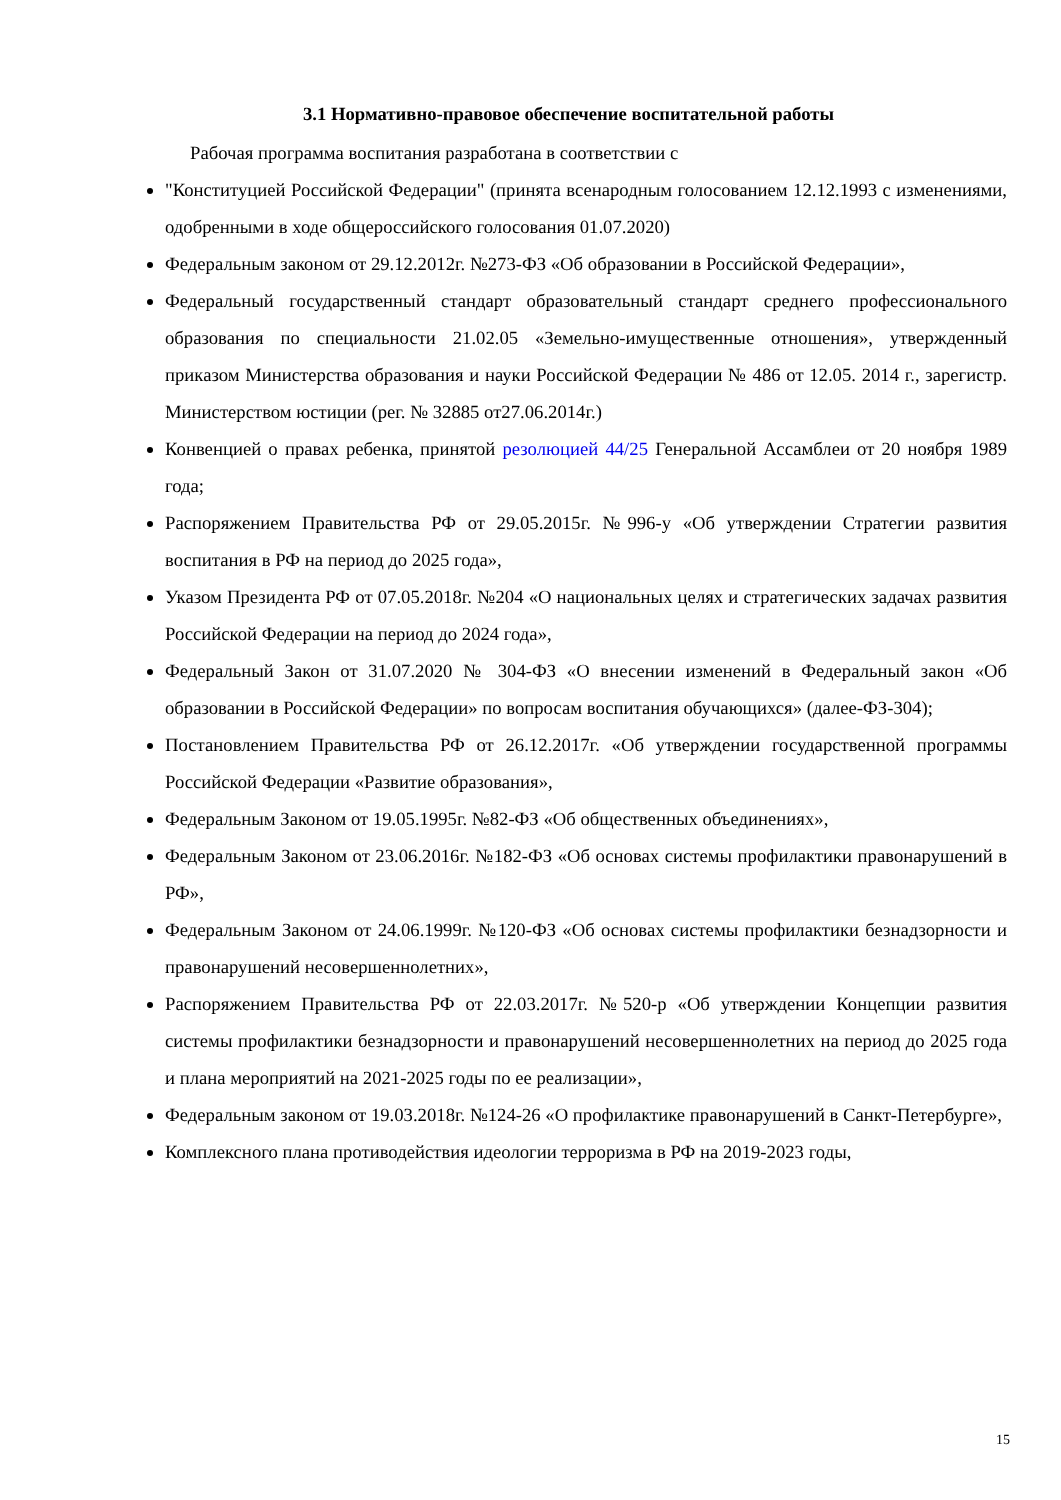3.1 Нормативно-правовое обеспечение воспитательной работы
Рабочая программа воспитания разработана в соответствии с
"Конституцией Российской Федерации" (принята всенародным голосованием 12.12.1993 с изменениями, одобренными в ходе общероссийского голосования 01.07.2020)
Федеральным законом от 29.12.2012г. №273-ФЗ «Об образовании в Российской Федерации»,
Федеральный государственный стандарт образовательный стандарт среднего профессионального образования по специальности 21.02.05 «Земельно-имущественные отношения», утвержденный приказом Министерства образования и науки Российской Федерации № 486 от 12.05. 2014 г., зарегистр. Министерством юстиции (рег. № 32885 от27.06.2014г.)
Конвенцией о правах ребенка, принятой резолюцией 44/25 Генеральной Ассамблеи от 20 ноября 1989 года;
Распоряжением Правительства РФ от 29.05.2015г. №996-у «Об утверждении Стратегии развития воспитания в РФ на период до 2025 года»,
Указом Президента РФ от 07.05.2018г. №204 «О национальных целях и стратегических задачах развития Российской Федерации на период до 2024 года»,
Федеральный Закон от 31.07.2020 № 304-ФЗ «О внесении изменений в Федеральный закон «Об образовании в Российской Федерации» по вопросам воспитания обучающихся» (далее-ФЗ-304);
Постановлением Правительства РФ от 26.12.2017г. «Об утверждении государственной программы Российской Федерации «Развитие образования»,
Федеральным Законом от 19.05.1995г. №82-ФЗ «Об общественных объединениях»,
Федеральным Законом от 23.06.2016г. №182-ФЗ «Об основах системы профилактики правонарушений в РФ»,
Федеральным Законом от 24.06.1999г. №120-ФЗ «Об основах системы профилактики безнадзорности и правонарушений несовершеннолетних»,
Распоряжением Правительства РФ от 22.03.2017г. №520-р «Об утверждении Концепции развития системы профилактики безнадзорности и правонарушений несовершеннолетних на период до 2025 года и плана мероприятий на 2021-2025 годы по ее реализации»,
Федеральным законом от 19.03.2018г. №124-26 «О профилактике правонарушений в Санкт-Петербурге»,
Комплексного плана противодействия идеологии терроризма в РФ на 2019-2023 годы,
15